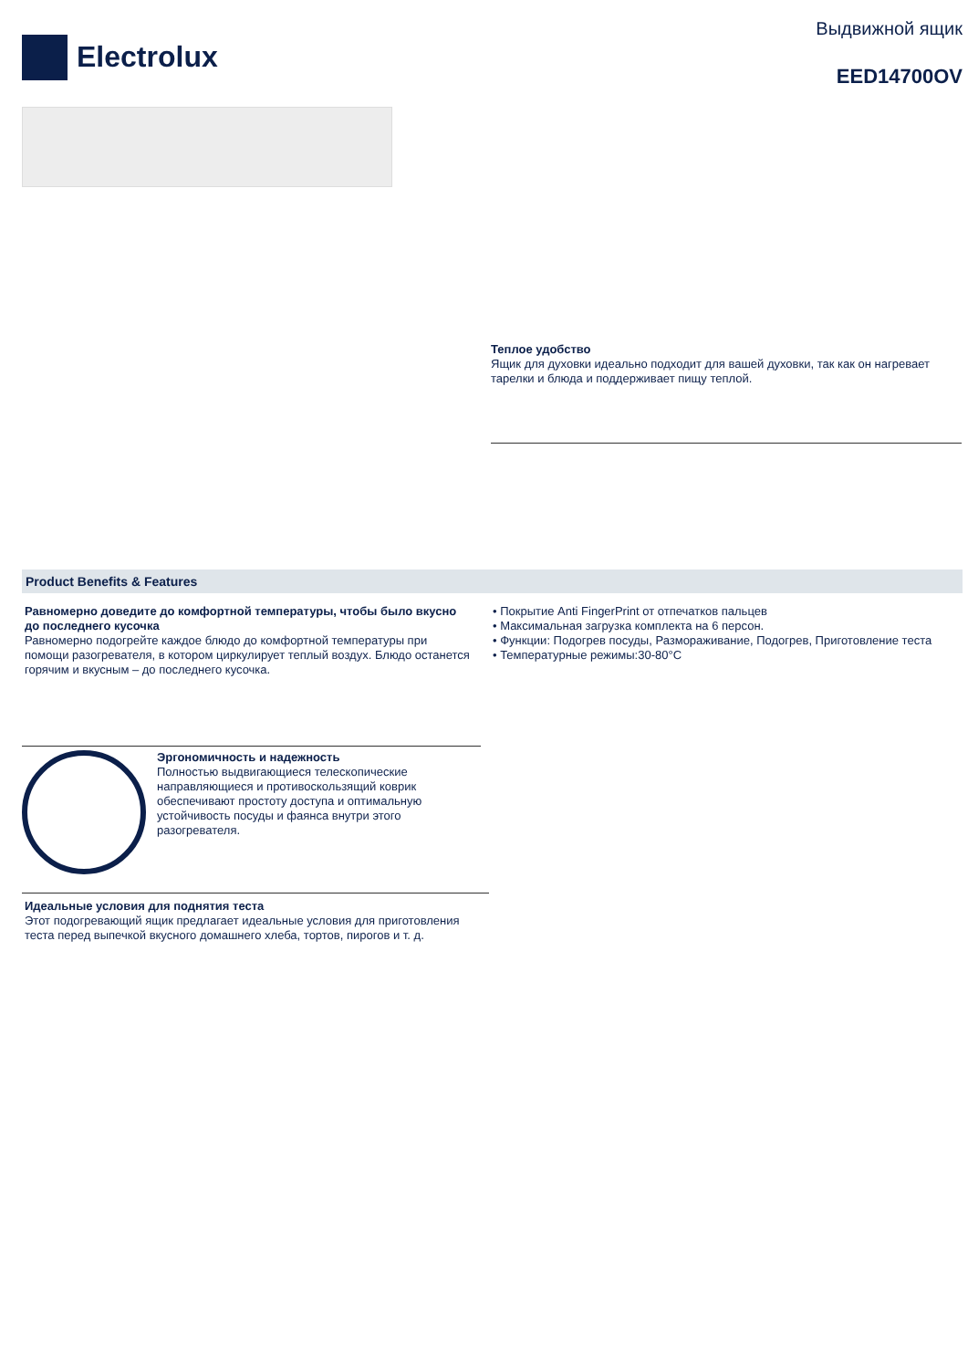Electrolux
Выдвижной ящик
EED14700OV
Теплое удобство
Ящик для духовки идеально подходит для вашей духовки, так как он нагревает тарелки и блюда и поддерживает пищу теплой.
Product Benefits & Features
Равномерно доведите до комфортной температуры, чтобы было вкусно до последнего кусочка
Равномерно подогрейте каждое блюдо до комфортной температуры при помощи разогревателя, в котором циркулирует теплый воздух. Блюдо останется горячим и вкусным – до последнего кусочка.
• Покрытие Anti FingerPrint от отпечатков пальцев
• Максимальная загрузка комплекта на 6 персон.
• Функции: Подогрев посуды, Размораживание, Подогрев, Приготовление теста
• Температурные режимы:30-80°C
Эргономичность и надежность
Полностью выдвигающиеся телескопические направляющиеся и противоскользящий коврик обеспечивают простоту доступа и оптимальную устойчивость посуды и фаянса внутри этого разогревателя.
Идеальные условия для поднятия теста
Этот подогревающий ящик предлагает идеальные условия для приготовления теста перед выпечкой вкусного домашнего хлеба, тортов, пирогов и т. д.